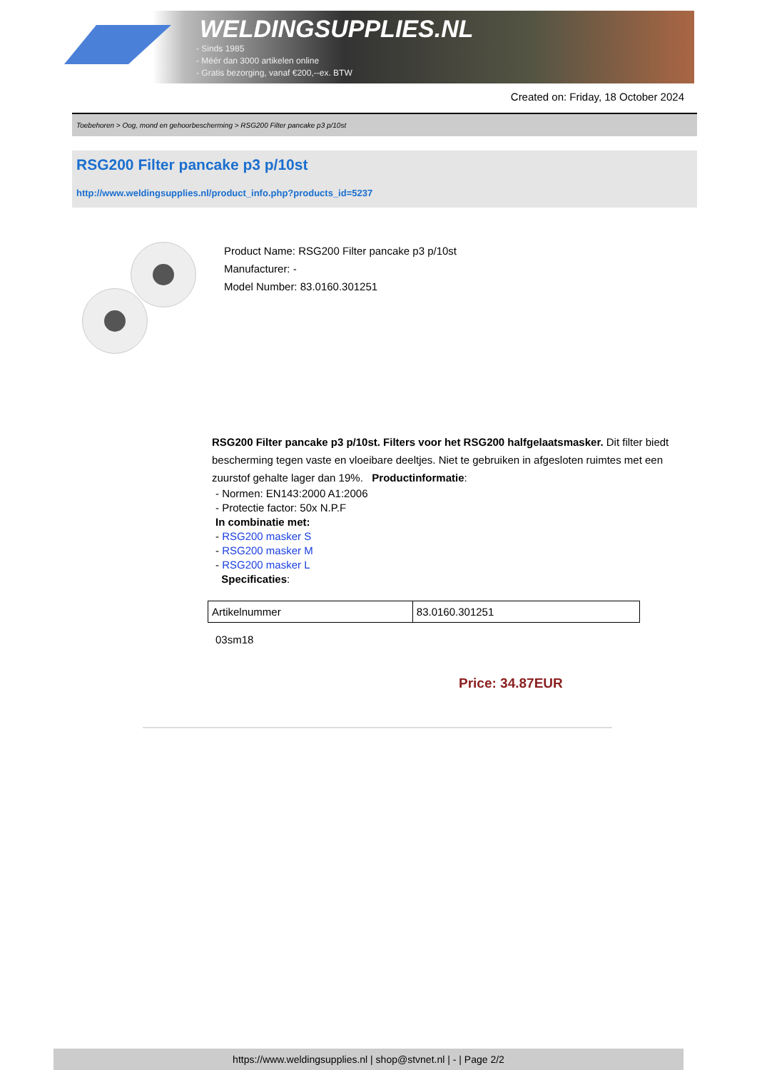WELDINGSUPPLIES.NL
- Sinds 1985
- Méér dan 3000 artikelen online
- Gratis bezorging, vanaf €200,--ex. BTW
Created on: Friday, 18 October 2024
Toebehoren > Oog, mond en gehoorbescherming > RSG200 Filter pancake p3 p/10st
RSG200 Filter pancake p3 p/10st
http://www.weldingsupplies.nl/product_info.php?products_id=5237
Product Name: RSG200 Filter pancake p3 p/10st
Manufacturer: -
Model Number: 83.0160.301251
RSG200 Filter pancake p3 p/10st. Filters voor het RSG200 halfgelaatsmasker. Dit filter biedt bescherming tegen vaste en vloeibare deeltjes. Niet te gebruiken in afgesloten ruimtes met een zuurstof gehalte lager dan 19%. Productinformatie:
- Normen: EN143:2000 A1:2006
- Protectie factor: 50x N.P.F
In combinatie met:
- RSG200 masker S
- RSG200 masker M
- RSG200 masker L
Specificaties:
| Artikelnummer | 83.0160.301251 |
03sm18
Price: 34.87EUR
https://www.weldingsupplies.nl | shop@stvnet.nl | - | Page 2/2